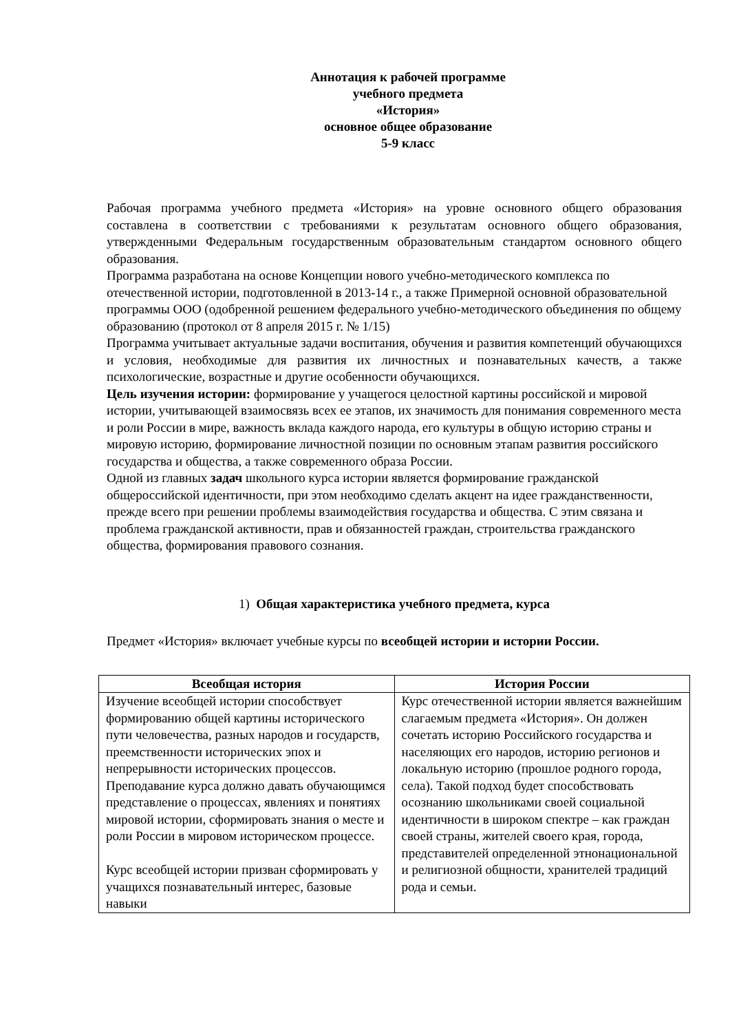Аннотация к рабочей программе
учебного предмета
«История»
основное общее образование
5-9 класс
Рабочая программа учебного предмета «История» на уровне основного общего образования составлена в соответствии с требованиями к результатам основного общего образования, утвержденными Федеральным государственным образовательным стандартом основного общего образования.
Программа разработана на основе Концепции нового учебно-методического комплекса по отечественной истории, подготовленной в 2013-14 г., а также Примерной основной образовательной программы ООО (одобренной решением федерального учебно-методического объединения по общему образованию (протокол от 8 апреля 2015 г. № 1/15)
Программа учитывает актуальные задачи воспитания, обучения и развития компетенций обучающихся и условия, необходимые для развития их личностных и познавательных качеств, а также психологические, возрастные и другие особенности обучающихся.
Цель изучения истории: формирование у учащегося целостной картины российской и мировой истории, учитывающей взаимосвязь всех ее этапов, их значимость для понимания современного места и роли России в мире, важность вклада каждого народа, его культуры в общую историю страны и мировую историю, формирование личностной позиции по основным этапам развития российского государства и общества, а также современного образа России.
Одной из главных задач школьного курса истории является формирование гражданской общероссийской идентичности, при этом необходимо сделать акцент на идее гражданственности, прежде всего при решении проблемы взаимодействия государства и общества. С этим связана и проблема гражданской активности, прав и обязанностей граждан, строительства гражданского общества, формирования правового сознания.
1) Общая характеристика учебного предмета, курса
Предмет «История» включает учебные курсы по всеобщей истории и истории России.
| Всеобщая история | История России |
| --- | --- |
| Изучение всеобщей истории способствует формированию общей картины исторического пути человечества, разных народов и государств, преемственности исторических эпох и непрерывности исторических процессов. Преподавание курса должно давать обучающимся представление о процессах, явлениях и понятиях мировой истории, сформировать знания о месте и роли России в мировом историческом процессе. Курс всеобщей истории призван сформировать у учащихся познавательный интерес, базовые навыки | Курс отечественной истории является важнейшим слагаемым предмета «История». Он должен сочетать историю Российского государства и населяющих его народов, историю регионов и локальную историю (прошлое родного города, села). Такой подход будет способствовать осознанию школьниками своей социальной идентичности в широком спектре – как граждан своей страны, жителей своего края, города, представителей определенной этнонациональной и религиозной общности, хранителей традиций рода и семьи. |